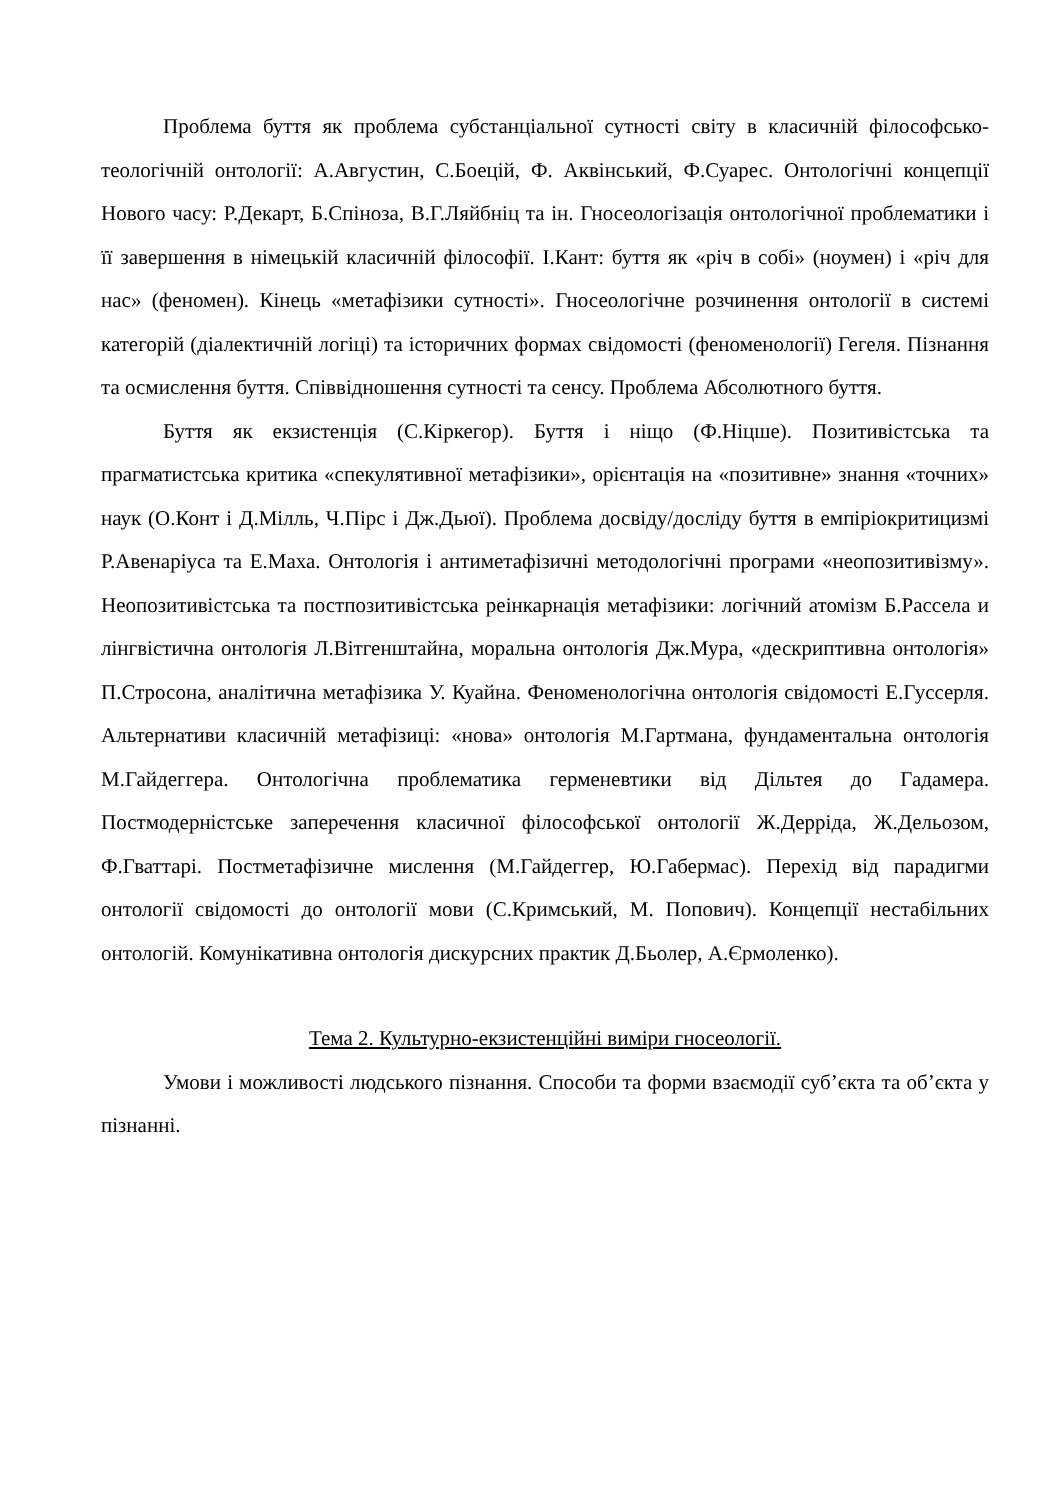Проблема буття як проблема субстанціальної сутності світу в класичній філософсько-теологічній онтології: А.Августин, С.Боецій, Ф. Аквінський, Ф.Суарес. Онтологічні концепції Нового часу: Р.Декарт, Б.Спіноза, В.Г.Ляйбніц та ін. Гносеологізація онтологічної проблематики і її завершення в німецькій класичній філософії. І.Кант: буття як «річ в собі» (ноумен) і «річ для нас» (феномен). Кінець «метафізики сутності». Гносеологічне розчинення онтології в системі категорій (діалектичній логіці) та історичних формах свідомості (феноменології) Гегеля. Пізнання та осмислення буття. Співвідношення сутності та сенсу. Проблема Абсолютного буття.
Буття як екзистенція (С.Кіркегор). Буття і ніщо (Ф.Ніцше). Позитивістська та прагматистська критика «спекулятивної метафізики», орієнтація на «позитивне» знання «точних» наук (О.Конт і Д.Мілль, Ч.Пірс і Дж.Дьюї). Проблема досвіду/досліду буття в емпіріокритицизмі Р.Авенаріуса та Е.Маха. Онтологія і антиметафізичні методологічні програми «неопозитивізму». Неопозитивістська та постпозитивістська реінкарнація метафізики: логічний атомізм Б.Рассела и лінгвістична онтологія Л.Вітгенштайна, моральна онтологія Дж.Мура, «дескриптивна онтологія» П.Стросона, аналітична метафізика У. Куайна. Феноменологічна онтологія свідомості Е.Гуссерля. Альтернативи класичній метафізиці: «нова» онтологія М.Гартмана, фундаментальна онтологія М.Гайдеггера. Онтологічна проблематика герменевтики від Дільтея до Гадамера. Постмодерністське заперечення класичної філософської онтології Ж.Дерріда, Ж.Дельозом, Ф.Гваттарі. Постметафізичне мислення (М.Гайдеггер, Ю.Габермас). Перехід від парадигми онтології свідомості до онтології мови (С.Кримський, М. Попович). Концепції нестабільних онтологій. Комунікативна онтологія дискурсних практик Д.Бьолер, А.Єрмоленко).
Тема 2. Культурно-екзистенційні виміри гносеології.
Умови і можливості людського пізнання. Способи та форми взаємодії суб’єкта та об’єкта у пізнанні.